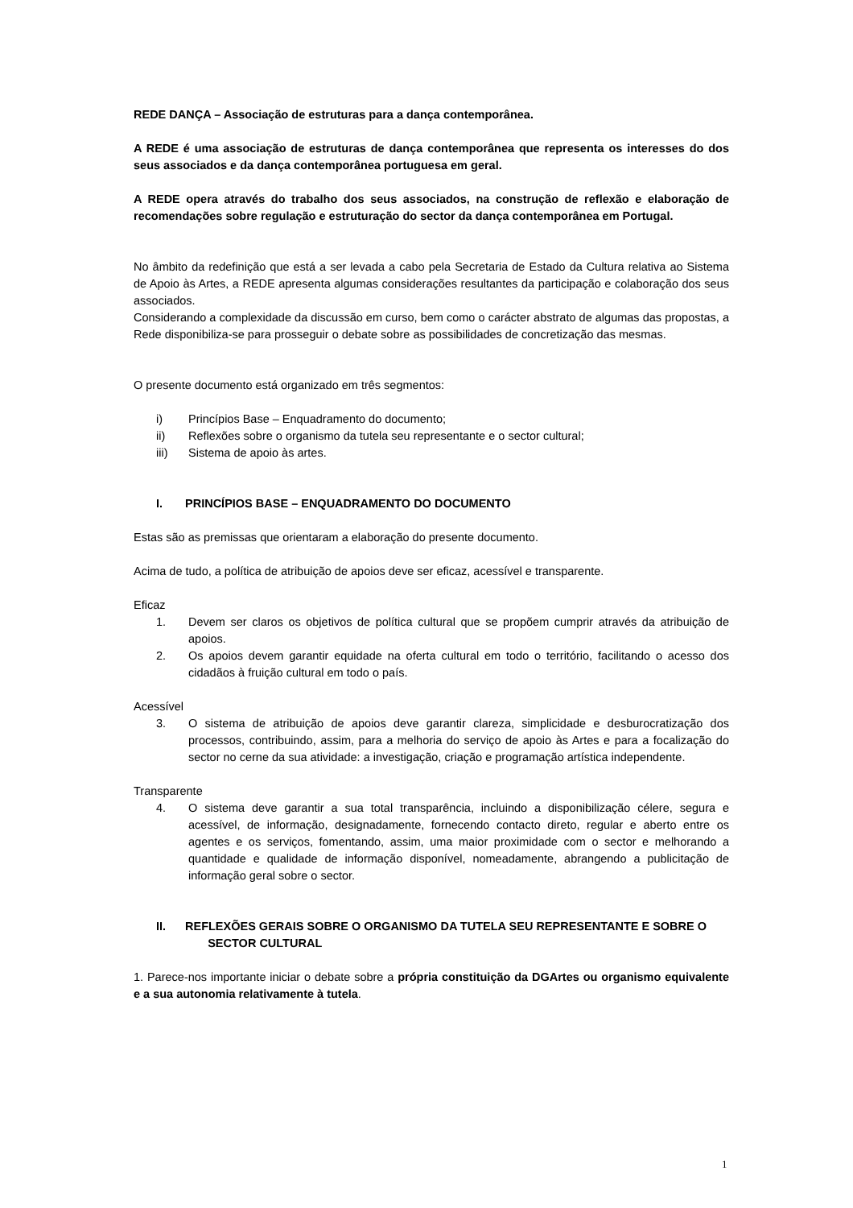REDE DANÇA – Associação de estruturas para a dança contemporânea.
A REDE é uma associação de estruturas de dança contemporânea que representa os interesses do dos seus associados e da dança contemporânea portuguesa em geral.
A REDE opera através do trabalho dos seus associados, na construção de reflexão e elaboração de recomendações sobre regulação e estruturação do sector da dança contemporânea em Portugal.
No âmbito da redefinição que está a ser levada a cabo pela Secretaria de Estado da Cultura relativa ao Sistema de Apoio às Artes, a REDE apresenta algumas considerações resultantes da participação e colaboração dos seus associados.
Considerando a complexidade da discussão em curso, bem como o carácter abstrato de algumas das propostas, a Rede disponibiliza-se para prosseguir o debate sobre as possibilidades de concretização das mesmas.
O presente documento está organizado em três segmentos:
i) Princípios Base – Enquadramento do documento;
ii) Reflexões sobre o organismo da tutela seu representante e o sector cultural;
iii) Sistema de apoio às artes.
I. PRINCÍPIOS BASE – ENQUADRAMENTO DO DOCUMENTO
Estas são as premissas que orientaram a elaboração do presente documento.
Acima de tudo, a política de atribuição de apoios deve ser eficaz, acessível e transparente.
Eficaz
1. Devem ser claros os objetivos de política cultural que se propõem cumprir através da atribuição de apoios.
2. Os apoios devem garantir equidade na oferta cultural em todo o território, facilitando o acesso dos cidadãos à fruição cultural em todo o país.
Acessível
3. O sistema de atribuição de apoios deve garantir clareza, simplicidade e desburocratização dos processos, contribuindo, assim, para a melhoria do serviço de apoio às Artes e para a focalização do sector no cerne da sua atividade: a investigação, criação e programação artística independente.
Transparente
4. O sistema deve garantir a sua total transparência, incluindo a disponibilização célere, segura e acessível, de informação, designadamente, fornecendo contacto direto, regular e aberto entre os agentes e os serviços, fomentando, assim, uma maior proximidade com o sector e melhorando a quantidade e qualidade de informação disponível, nomeadamente, abrangendo a publicitação de informação geral sobre o sector.
II. REFLEXÕES GERAIS SOBRE O ORGANISMO DA TUTELA SEU REPRESENTANTE E SOBRE O
SECTOR CULTURAL
1. Parece-nos importante iniciar o debate sobre a própria constituição da DGArtes ou organismo equivalente e a sua autonomia relativamente à tutela.
1